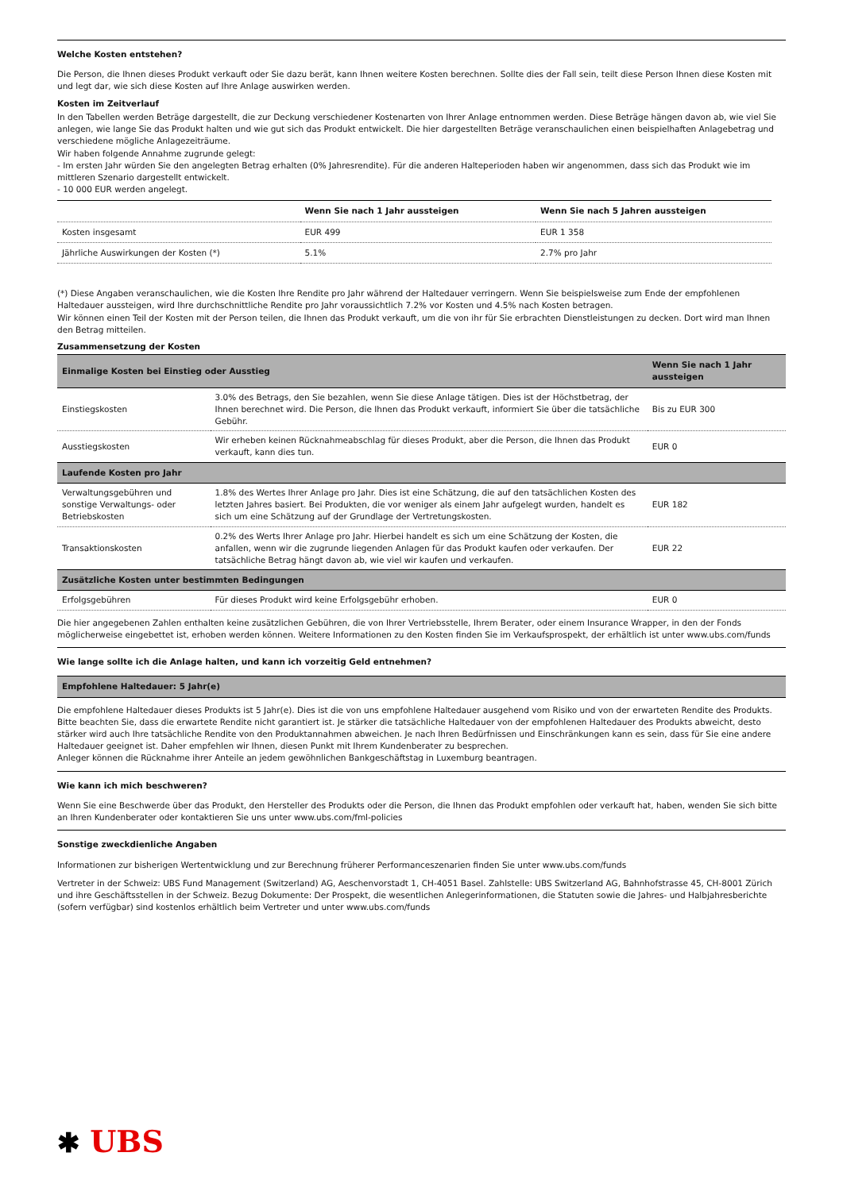Welche Kosten entstehen?
Die Person, die Ihnen dieses Produkt verkauft oder Sie dazu berät, kann Ihnen weitere Kosten berechnen. Sollte dies der Fall sein, teilt diese Person Ihnen diese Kosten mit und legt dar, wie sich diese Kosten auf Ihre Anlage auswirken werden.
Kosten im Zeitverlauf
In den Tabellen werden Beträge dargestellt, die zur Deckung verschiedener Kostenarten von Ihrer Anlage entnommen werden. Diese Beträge hängen davon ab, wie viel Sie anlegen, wie lange Sie das Produkt halten und wie gut sich das Produkt entwickelt. Die hier dargestellten Beträge veranschaulichen einen beispielhaften Anlagebetrag und verschiedene mögliche Anlagezeiträume.
Wir haben folgende Annahme zugrunde gelegt:
- Im ersten Jahr würden Sie den angelegten Betrag erhalten (0% Jahresrendite). Für die anderen Halteperioden haben wir angenommen, dass sich das Produkt wie im mittleren Szenario dargestellt entwickelt.
- 10 000 EUR werden angelegt.
| | Wenn Sie nach 1 Jahr aussteigen | Wenn Sie nach 5 Jahren aussteigen |
| --- | --- | --- |
| Kosten insgesamt | EUR 499 | EUR 1 358 |
| Jährliche Auswirkungen der Kosten (*) | 5.1% | 2.7% pro Jahr |
(*) Diese Angaben veranschaulichen, wie die Kosten Ihre Rendite pro Jahr während der Haltedauer verringern. Wenn Sie beispielsweise zum Ende der empfohlenen Haltedauer aussteigen, wird Ihre durchschnittliche Rendite pro Jahr voraussichtlich 7.2% vor Kosten und 4.5% nach Kosten betragen.
Wir können einen Teil der Kosten mit der Person teilen, die Ihnen das Produkt verkauft, um die von ihr für Sie erbrachten Dienstleistungen zu decken. Dort wird man Ihnen den Betrag mitteilen.
Zusammensetzung der Kosten
| Einmalige Kosten bei Einstieg oder Ausstieg | | Wenn Sie nach 1 Jahr aussteigen |
| --- | --- | --- |
| Einstiegskosten | 3.0% des Betrags, den Sie bezahlen, wenn Sie diese Anlage tätigen. Dies ist der Höchstbetrag, der Ihnen berechnet wird. Die Person, die Ihnen das Produkt verkauft, informiert Sie über die tatsächliche Gebühr. | Bis zu EUR 300 |
| Ausstiegskosten | Wir erheben keinen Rücknahmeabschlag für dieses Produkt, aber die Person, die Ihnen das Produkt verkauft, kann dies tun. | EUR 0 |
| Laufende Kosten pro Jahr | | |
| Verwaltungsgebühren und sonstige Verwaltungs- oder Betriebskosten | 1.8% des Wertes Ihrer Anlage pro Jahr. Dies ist eine Schätzung, die auf den tatsächlichen Kosten des letzten Jahres basiert. Bei Produkten, die vor weniger als einem Jahr aufgelegt wurden, handelt es sich um eine Schätzung auf der Grundlage der Vertretungskosten. | EUR 182 |
| Transaktionskosten | 0.2% des Werts Ihrer Anlage pro Jahr. Hierbei handelt es sich um eine Schätzung der Kosten, die anfallen, wenn wir die zugrunde liegenden Anlagen für das Produkt kaufen oder verkaufen. Der tatsächliche Betrag hängt davon ab, wie viel wir kaufen und verkaufen. | EUR 22 |
| Zusätzliche Kosten unter bestimmten Bedingungen | | |
| Erfolgsgebühren | Für dieses Produkt wird keine Erfolgsgebühr erhoben. | EUR 0 |
Die hier angegebenen Zahlen enthalten keine zusätzlichen Gebühren, die von Ihrer Vertriebsstelle, Ihrem Berater, oder einem Insurance Wrapper, in den der Fonds möglicherweise eingebettet ist, erhoben werden können. Weitere Informationen zu den Kosten finden Sie im Verkaufsprospekt, der erhältlich ist unter www.ubs.com/funds
Wie lange sollte ich die Anlage halten, und kann ich vorzeitig Geld entnehmen?
| Empfohlene Haltedauer: 5 Jahr(e) |
Die empfohlene Haltedauer dieses Produkts ist 5 Jahr(e). Dies ist die von uns empfohlene Haltedauer ausgehend vom Risiko und von der erwarteten Rendite des Produkts. Bitte beachten Sie, dass die erwartete Rendite nicht garantiert ist. Je stärker die tatsächliche Haltedauer von der empfohlenen Haltedauer des Produkts abweicht, desto stärker wird auch Ihre tatsächliche Rendite von den Produktannahmen abweichen. Je nach Ihren Bedürfnissen und Einschränkungen kann es sein, dass für Sie eine andere Haltedauer geeignet ist. Daher empfehlen wir Ihnen, diesen Punkt mit Ihrem Kundenberater zu besprechen.
Anleger können die Rücknahme ihrer Anteile an jedem gewöhnlichen Bankgeschäftstag in Luxemburg beantragen.
Wie kann ich mich beschweren?
Wenn Sie eine Beschwerde über das Produkt, den Hersteller des Produkts oder die Person, die Ihnen das Produkt empfohlen oder verkauft hat, haben, wenden Sie sich bitte an Ihren Kundenberater oder kontaktieren Sie uns unter www.ubs.com/fml-policies
Sonstige zweckdienliche Angaben
Informationen zur bisherigen Wertentwicklung und zur Berechnung früherer Performanceszenarien finden Sie unter www.ubs.com/funds
Vertreter in der Schweiz: UBS Fund Management (Switzerland) AG, Aeschenvorstadt 1, CH-4051 Basel. Zahlstelle: UBS Switzerland AG, Bahnhofstrasse 45, CH-8001 Zürich und ihre Geschäftsstellen in der Schweiz. Bezug Dokumente: Der Prospekt, die wesentlichen Anlegerinformationen, die Statuten sowie die Jahres- und Halbjahresberichte (sofern verfügbar) sind kostenlos erhältlich beim Vertreter und unter www.ubs.com/funds
✱ UBS